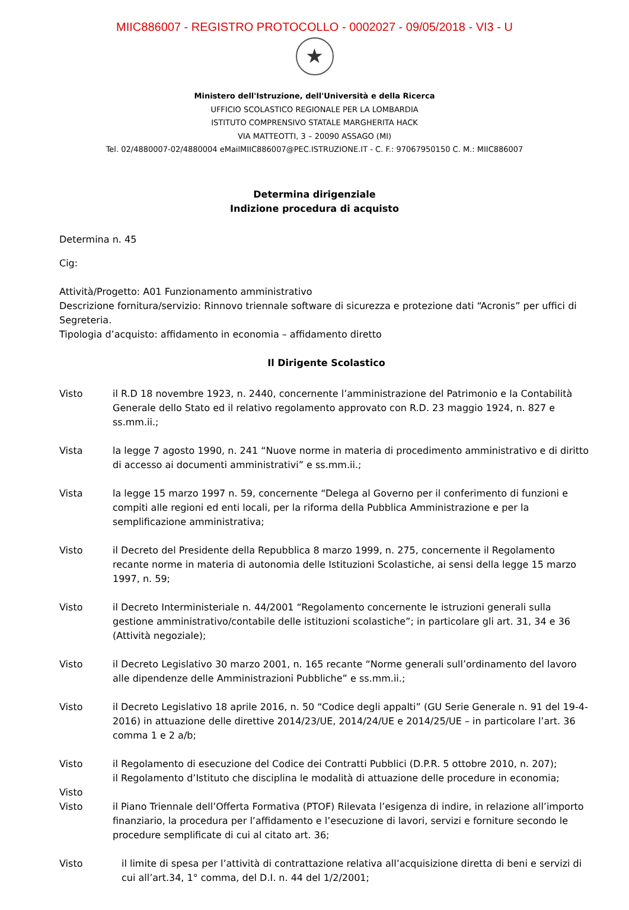MIIC886007 - REGISTRO PROTOCOLLO - 0002027 - 09/05/2018 - VI3 - U
★
Ministero dell'Istruzione, dell'Università e della Ricerca
UFFICIO SCOLASTICO REGIONALE PER LA LOMBARDIA
ISTITUTO COMPRENSIVO STATALE MARGHERITA HACK
VIA MATTEOTTI, 3 – 20090 ASSAGO (MI)
Tel. 02/4880007-02/4880004 eMailMIIC886007@PEC.ISTRUZIONE.IT - C. F.: 97067950150 C. M.: MIIC886007
Determina dirigenziale
Indizione procedura di acquisto
Determina n. 45
Cig:
Attività/Progetto: A01 Funzionamento amministrativo
Descrizione fornitura/servizio: Rinnovo triennale software di sicurezza e protezione dati “Acronis” per uffici di Segreteria.
Tipologia d’acquisto: affidamento in economia – affidamento diretto
Il Dirigente Scolastico
Visto il R.D 18 novembre 1923, n. 2440, concernente l’amministrazione del Patrimonio e la Contabilità Generale dello Stato ed il relativo regolamento approvato con R.D. 23 maggio 1924, n. 827 e ss.mm.ii.;
Vista la legge 7 agosto 1990, n. 241 “Nuove norme in materia di procedimento amministrativo e di diritto di accesso ai documenti amministrativi” e ss.mm.ii.;
Vista la legge 15 marzo 1997 n. 59, concernente “Delega al Governo per il conferimento di funzioni e compiti alle regioni ed enti locali, per la riforma della Pubblica Amministrazione e per la semplificazione amministrativa;
Visto il Decreto del Presidente della Repubblica 8 marzo 1999, n. 275, concernente il Regolamento recante norme in materia di autonomia delle Istituzioni Scolastiche, ai sensi della legge 15 marzo 1997, n. 59;
Visto il Decreto Interministeriale n. 44/2001 “Regolamento concernente le istruzioni generali sulla gestione amministrativo/contabile delle istituzioni scolastiche”; in particolare gli art. 31, 34 e 36 (Attività negoziale);
Visto il Decreto Legislativo 30 marzo 2001, n. 165 recante “Norme generali sull’ordinamento del lavoro alle dipendenze delle Amministrazioni Pubbliche” e ss.mm.ii.;
Visto il Decreto Legislativo 18 aprile 2016, n. 50 “Codice degli appalti” (GU Serie Generale n. 91 del 19-4-2016) in attuazione delle direttive 2014/23/UE, 2014/24/UE e 2014/25/UE – in particolare l’art. 36 comma 1 e 2 a/b;
Visto
Visto
il Regolamento di esecuzione del Codice dei Contratti Pubblici (D.P.R. 5 ottobre 2010, n. 207);
il Regolamento d’Istituto che disciplina le modalità di attuazione delle procedure in economia;
Visto il Piano Triennale dell’Offerta Formativa (PTOF) Rilevata l’esigenza di indire, in relazione all’importo finanziario, la procedura per l’affidamento e l’esecuzione di lavori, servizi e forniture secondo le procedure semplificate di cui al citato art. 36;
Visto il limite di spesa per l’attività di contrattazione relativa all’acquisizione diretta di beni e servizi di cui all’art.34, 1° comma, del D.I. n. 44 del 1/2/2001;